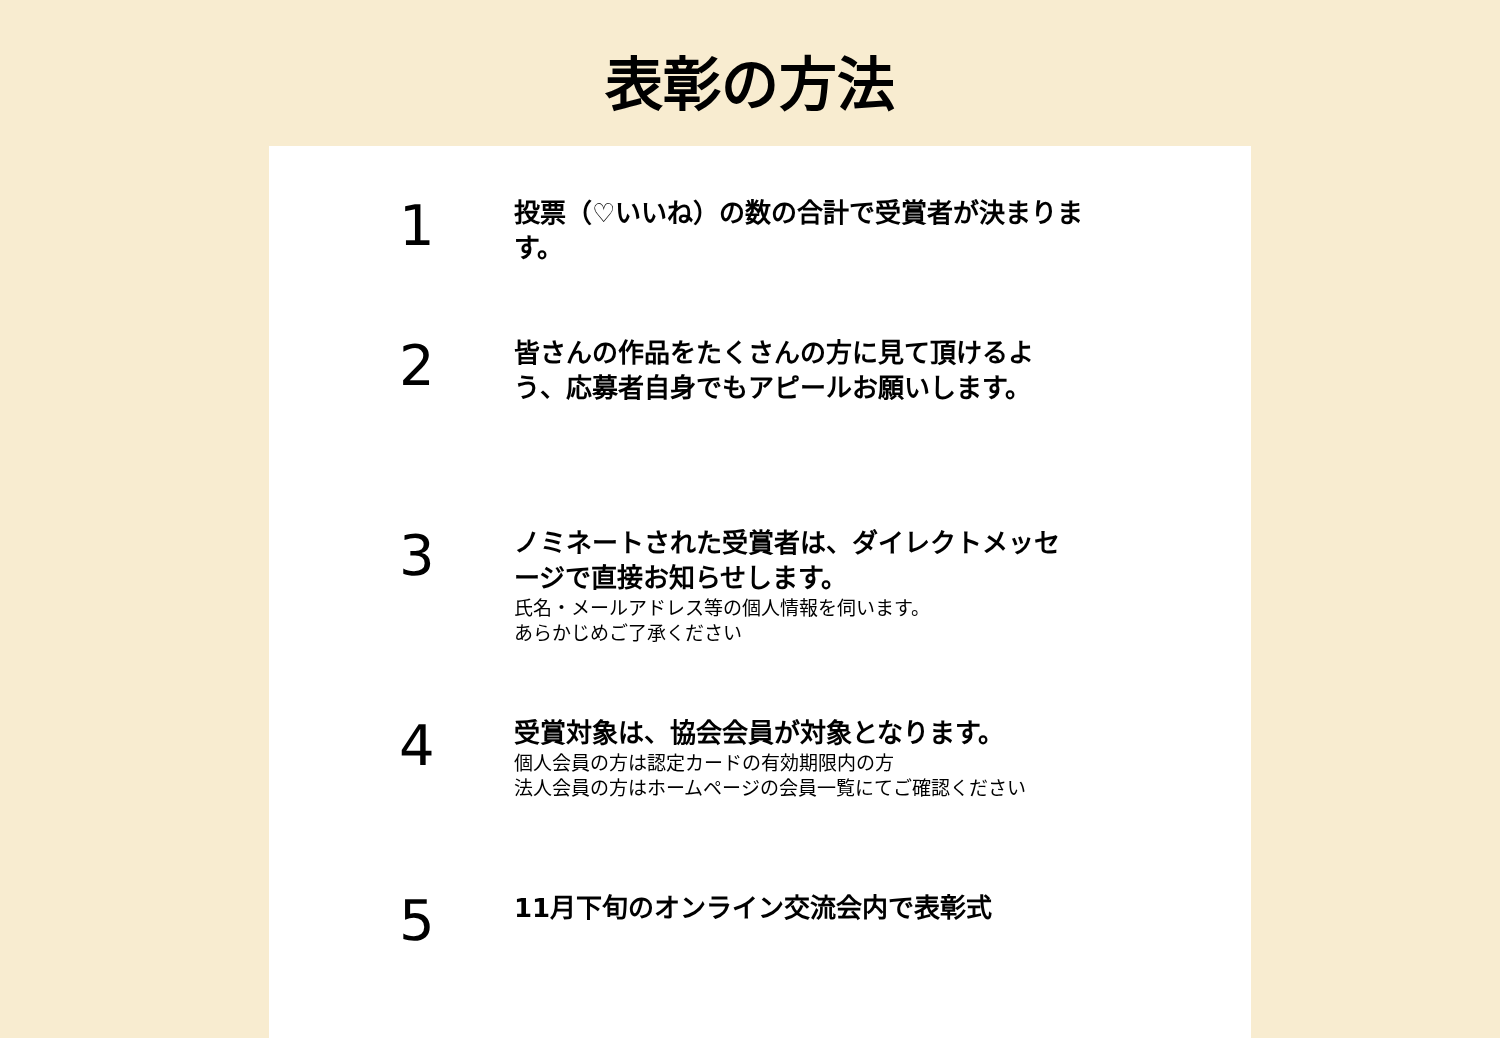表彰の方法
1
投票（♡いいね）の数の合計で受賞者が決まります。
2
皆さんの作品をたくさんの方に見て頂けるよう、応募者自身でもアピールお願いします。
3
ノミネートされた受賞者は、ダイレクトメッセージで直接お知らせします。
氏名・メールアドレス等の個人情報を伺います。
あらかじめご了承ください
4
受賞対象は、協会会員が対象となります。
個人会員の方は認定カードの有効期限内の方
法人会員の方はホームページの会員一覧にてご確認ください
5
11月下旬のオンライン交流会内で表彰式